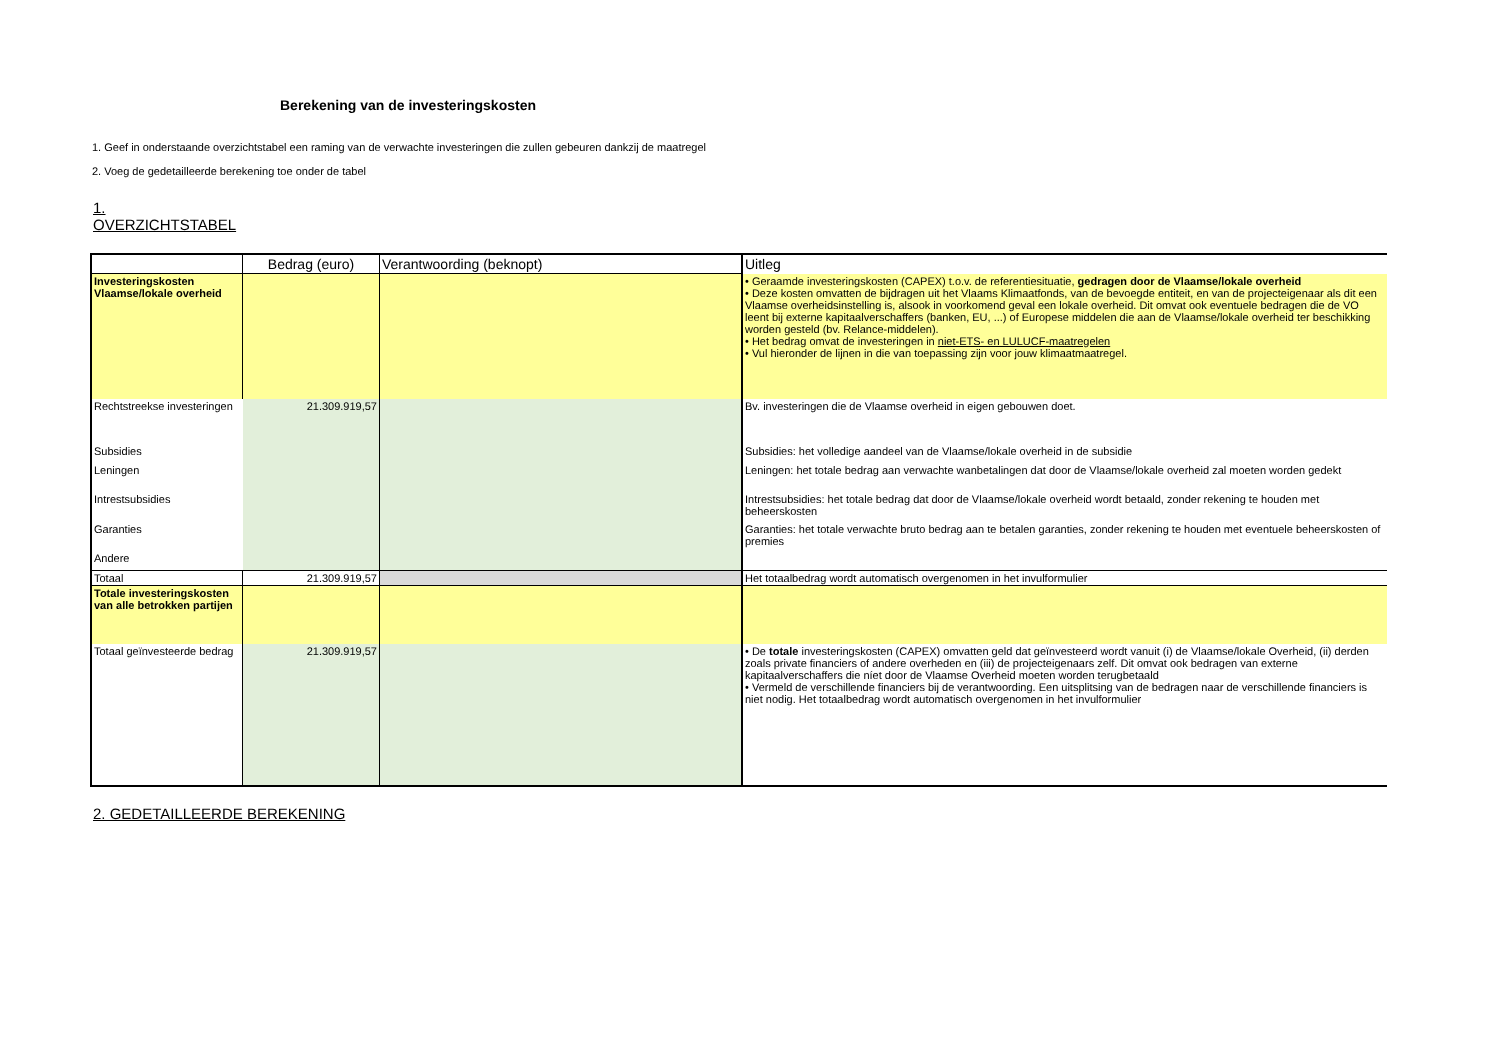Berekening van de investeringskosten
1. Geef in onderstaande overzichtstabel een raming van de verwachte investeringen die zullen gebeuren dankzij de maatregel
2. Voeg de gedetailleerde berekening toe onder de tabel
1.
OVERZICHTSTABEL
| | Bedrag (euro) | Verantwoording (beknopt) | Uitleg |
| --- | --- | --- | --- |
| Investeringskosten Vlaamse/lokale overheid | | | • Geraamde investeringskosten (CAPEX) t.o.v. de referentiesituatie, gedragen door de Vlaamse/lokale overheid • Deze kosten omvatten de bijdragen uit het Vlaams Klimaatfonds, van de bevoegde entiteit, en van de projecteigenaar als dit een Vlaamse overheidsinstelling is, alsook in voorkomend geval een lokale overheid. Dit omvat ook eventuele bedragen die de VO leent bij externe kapitaalverschaffers (banken, EU, ...) of Europese middelen die aan de Vlaamse/lokale overheid ter beschikking worden gesteld (bv. Relance-middelen). • Het bedrag omvat de investeringen in niet-ETS- en LULUCF-maatregelen • Vul hieronder de lijnen in die van toepassing zijn voor jouw klimaatmaatregel. |
| Rechtstreekse investeringen | 21.309.919,57 | | Bv. investeringen die de Vlaamse overheid in eigen gebouwen doet. |
| Subsidies | | | Subsidies: het volledige aandeel van de Vlaamse/lokale overheid in de subsidie |
| Leningen | | | Leningen: het totale bedrag aan verwachte wanbetalingen dat door de Vlaamse/lokale overheid zal moeten worden gedekt |
| Intrestsubsidies | | | Intrestsubsidies: het totale bedrag dat door de Vlaamse/lokale overheid wordt betaald, zonder rekening te houden met beheerskosten |
| Garanties | | | Garanties: het totale verwachte bruto bedrag aan te betalen garanties, zonder rekening te houden met eventuele beheerskosten of premies |
| Andere | | | |
| Totaal | 21.309.919,57 | | Het totaalbedrag wordt automatisch overgenomen in het invulformulier |
| Totale investeringskosten van alle betrokken partijen | | | |
| Totaal geïnvesteerde bedrag | 21.309.919,57 | | • De totale investeringskosten (CAPEX) omvatten geld dat geïnvesteerd wordt vanuit (i) de Vlaamse/lokale Overheid, (ii) derden zoals private financiers of andere overheden en (iii) de projecteigenaars zelf. Dit omvat ook bedragen van externe kapitaalverschaffers die níet door de Vlaamse Overheid moeten worden terugbetaald • Vermeld de verschillende financiers bij de verantwoording. Een uitsplitsing van de bedragen naar de verschillende financiers is niet nodig. Het totaalbedrag wordt automatisch overgenomen in het invulformulier |
2. GEDETAILLEERDE BEREKENING